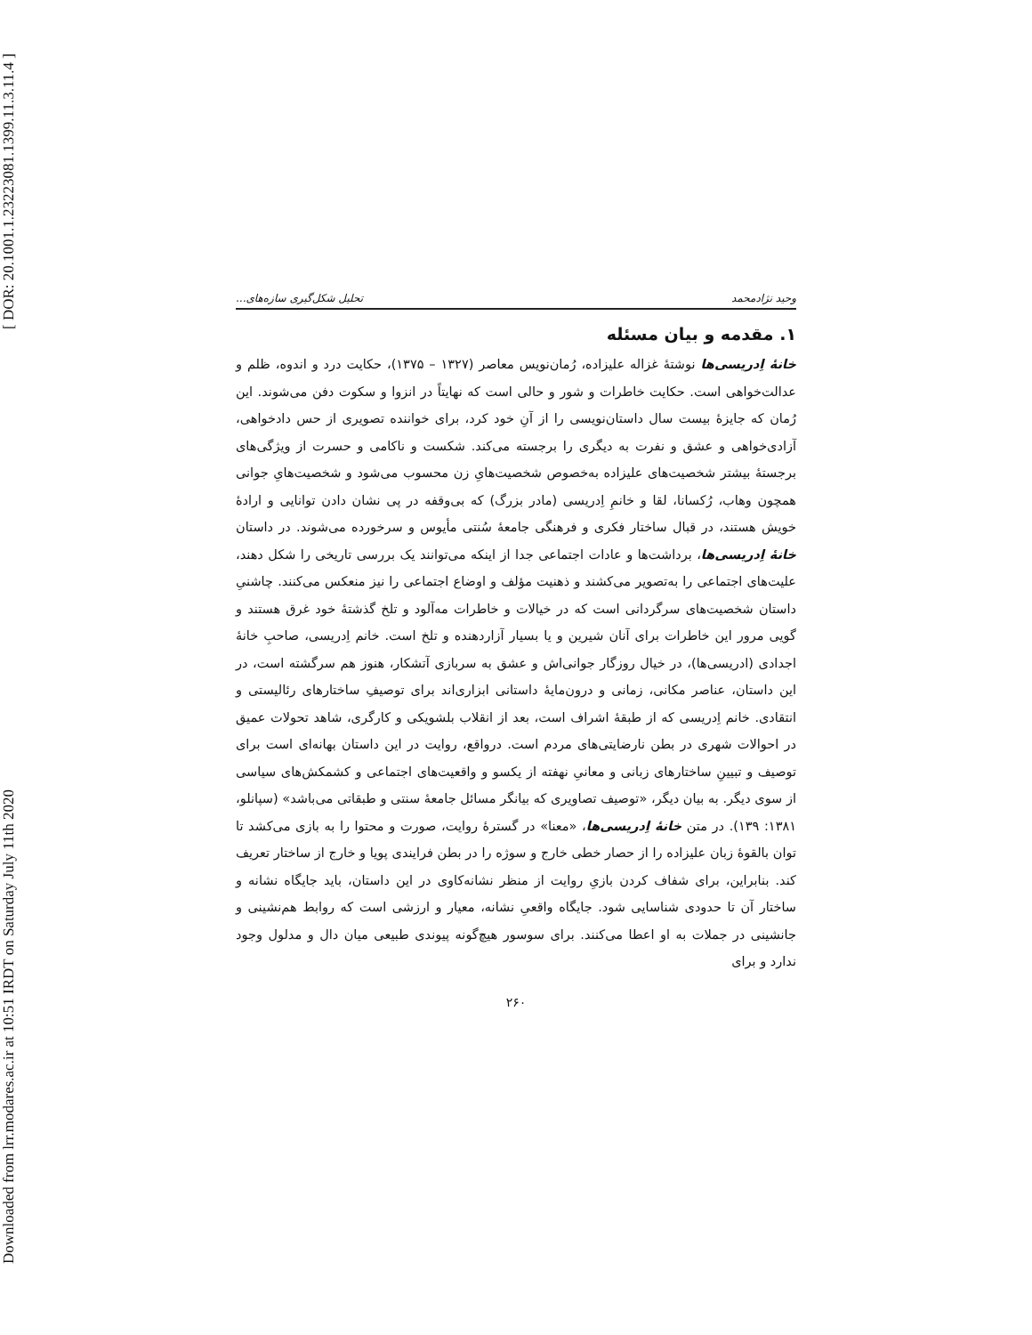[ DOR: 20.1001.1.23223081.1399.11.3.11.4 ]
Downloaded from lrr.modares.ac.ir at 10:51 IRDT on Saturday July 11th 2020
وحید نژادمحمد تحلیل شکل‌گیری سازه‌های...
۱. مقدمه و بیان مسئله
خانهٔ اِدریسی‌ها نوشتهٔ غزاله علیزاده، رُمان‌نویس معاصر (۱۳۲۷ – ۱۳۷۵)، حکایت درد و اندوه، ظلم و عدالت‌خواهی است. حکایت خاطرات و شور و حالی است که نهایتاً در انزوا و سکوت دفن می‌شوند. این رُمان که جایزهٔ بیست سال داستان‌نویسی را از آنِ خود کرد، برای خواننده تصویری از حس دادخواهی، آزادی‌خواهی و عشق و نفرت به دیگری را برجسته می‌کند. شکست و ناکامی و حسرت از ویژگی‌های برجستهٔ بیشتر شخصیت‌های علیزاده به‌خصوص شخصیت‌هایِ زن محسوب می‌شود و شخصیت‌هایِ جوانی همچون وهاب، رُکسانا، لقا و خانمِ اِدریسی (مادر بزرگ) که بی‌وقفه در پی نشان دادن توانایی و ارادهٔ خویش هستند، در قبال ساختار فکری و فرهنگی جامعهٔ سُنتی مأیوس و سرخورده می‌شوند. در داستان خانهٔ اِدریسی‌ها، برداشت‌ها و عادات اجتماعی جدا از اینکه می‌توانند یک بررسی تاریخی را شکل دهند، علیت‌های اجتماعی را به‌تصویر می‌کشند و ذهنیت مؤلف و اوضاع اجتماعی را نیز منعکس می‌کنند. چاشنیِ داستان شخصیت‌های سرگردانی است که در خیالات و خاطرات مه‌آلود و تلخ گذشتهٔ خود غرق هستند و گویی مرور این خاطرات برای آنان شیرین و یا بسیار آزاردهنده و تلخ است. خانم اِدریسی، صاحبِ خانهٔ اجدادی (ادریسی‌ها)، در خیال روزگار جوانی‌اش و عشق به سربازی آتشکار، هنوز هم سرگشته است، در این داستان، عناصر مکانی، زمانی و درون‌مایهٔ داستانی ابزاری‌اند برای توصیفِ ساختارهای رئالیستی و انتقادی. خانم اِدریسی که از طبقهٔ اشراف است، بعد از انقلاب بلشویکی و کارگری، شاهد تحولات عمیق در احوالات شهری در بطن نارضایتی‌های مردم است. درواقع، روایت در این داستان بهانه‌ای است برای توصیف و تبیینِ ساختارهای زبانی و معانیِ نهفته از یکسو و واقعیت‌های اجتماعی و کشمکش‌های سیاسی از سوی دیگر. به بیان دیگر، «توصیف تصاویری که بیانگر مسائل جامعهٔ سنتی و طبقاتی می‌باشد» (سپانلو، ۱۳۸۱: ۱۳۹). در متن خانهٔ اِدریسی‌ها، «معنا» در گسترهٔ روایت، صورت و محتوا را به بازی می‌کشد تا توان بالقوهٔ زبان علیزاده را از حصار خطی خارج و سوژه را در بطن فرایندی پویا و خارج از ساختار تعریف کند. بنابراین، برای شفاف کردن بازیِ روایت از منظر نشانه‌کاوی در این داستان، باید جایگاه نشانه و ساختار آن تا حدودی شناسایی شود. جایگاه واقعیِ نشانه، معیار و ارزشی است که روابط هم‌نشینی و جانشینی در جملات به او اعطا می‌کنند. برای سوسور هیچ‌گونه پیوندی طبیعی میان دال و مدلول وجود ندارد و برای
۲۶۰